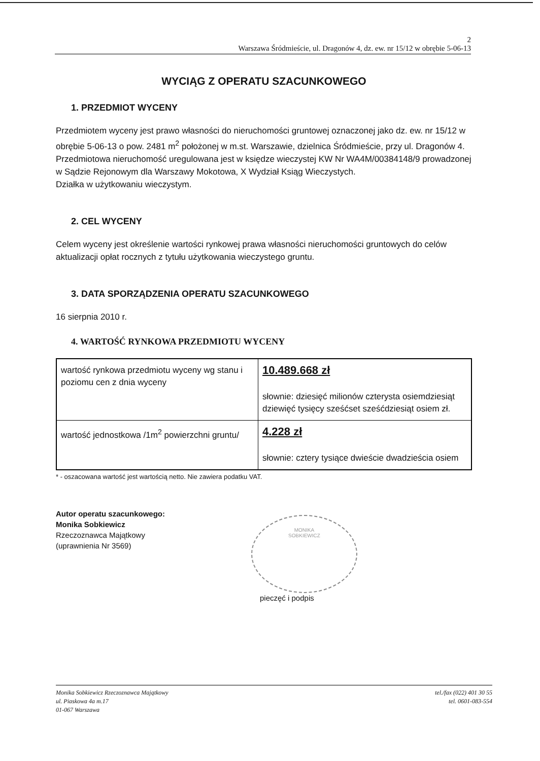2
Warszawa Śródmieście, ul. Dragonów 4, dz. ew. nr 15/12 w obrębie 5-06-13
WYCIĄG Z OPERATU SZACUNKOWEGO
1. PRZEDMIOT WYCENY
Przedmiotem wyceny jest prawo własności do nieruchomości gruntowej oznaczonej jako dz. ew. nr 15/12 w obrębie 5-06-13 o pow. 2481 m<sup>2</sup> położonej w m.st. Warszawie, dzielnica Śródmieście, przy ul. Dragonów 4.
Przedmiotowa nieruchomość uregulowana jest w księdze wieczystej KW Nr WA4M/00384148/9 prowadzonej w Sądzie Rejonowym dla Warszawy Mokotowa, X Wydział Ksiąg Wieczystych.
Działka w użytkowaniu wieczystym.
2. CEL WYCENY
Celem wyceny jest określenie wartości rynkowej prawa własności nieruchomości gruntowych do celów aktualizacji opłat rocznych z tytułu użytkowania wieczystego gruntu.
3. DATA SPORZĄDZENIA OPERATU SZACUNKOWEGO
16 sierpnia 2010 r.
4. WARTOŚĆ RYNKOWA PRZEDMIOTU WYCENY
| wartość rynkowa przedmiotu wyceny wg stanu i poziomu cen z dnia wyceny | 10.489.668 zł słownie: dziesięć milionów czterysta osiemdziesiąt dziewięć tysięcy sześćset sześćdziesiąt osiem zł. |
| wartość jednostkowa /1m<sup>2</sup> powierzchni gruntu/ | 4.228 zł słownie: cztery tysiące dwieście dwadzieścia osiem |
* - oszacowana wartość jest wartością netto. Nie zawiera podatku VAT.
Autor operatu szacunkowego:
Monika Sobkiewicz
Rzeczoznawca Majątkowy
(uprawnienia Nr 3569)
MONIKA
SOBKIEWICZ
pieczęć i podpis
Monika Sobkiewicz Rzeczoznawca Majątkowy
ul. Piaskowa 4a m.17
01-067 Warszawa
tel./fax (022) 401 30 55
tel. 0601-083-554